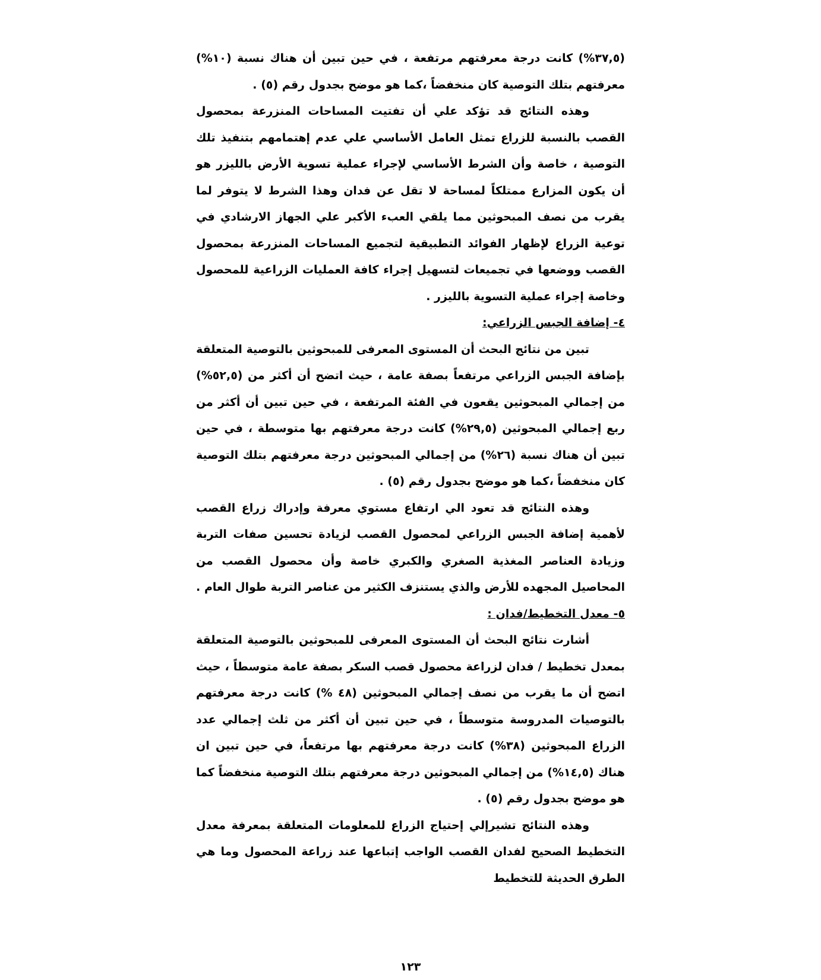(٣٧,٥%) كانت درجة معرفتهم مرتفعة ، في حين تبين أن هناك نسبة (١٠%) معرفتهم بتلك التوصية كان منخفضاً ،كما هو موضح بجدول رقم (٥) .
وهذه النتائج قد تؤكد علي أن تفتيت المساحات المنزرعة بمحصول القصب بالنسبة للزراع تمثل العامل الأساسي علي عدم إهتمامهم بتنفيذ تلك التوصية ، خاصة وأن الشرط الأساسي لإجراء عملية تسوية الأرض بالليزر هو أن يكون المزارع ممتلكاً لمساحة لا تقل عن فدان وهذا الشرط لا يتوفر لما يقرب من نصف المبحوثين مما يلقي العبء الأكبر علي الجهاز الارشادي في توعية الزراع لإظهار الفوائد التطبيقية لتجميع المساحات المنزرعة بمحصول القصب ووضعها في تجميعات لتسهيل إجراء كافة العمليات الزراعية للمحصول وخاصة إجراء عملية التسوية بالليزر .
٤- إضافة الجبس الزراعي:
تبين من نتائج البحث أن المستوى المعرفى للمبحوثين بالتوصية المتعلقة بإضافة الجبس الزراعي مرتفعاً بصفة عامة ، حيث اتضح أن أكثر من (٥٢,٥%) من إجمالي المبحوثين يقعون في الفئة المرتفعة ، في حين تبين أن أكثر من ربع إجمالي المبحوثين (٢٩,٥%) كانت درجة معرفتهم بها متوسطة ، في حين تبين أن هناك نسبة (٢٦%) من إجمالي المبحوثين درجة معرفتهم بتلك التوصية كان منخفضاً ،كما هو موضح بجدول رقم (٥) .
وهذه النتائج قد تعود الي ارتفاع مستوي معرفة وإدراك زراع القصب لأهمية إضافة الجبس الزراعي لمحصول القصب لزيادة تحسين صفات التربة وزيادة العناصر المغذية الصغري والكبري خاصة وأن محصول القصب من المحاصيل المجهده للأرض والذي يستنزف الكثير من عناصر التربة طوال العام .
٥- معدل التخطيط/فدان :
أشارت نتائج البحث أن المستوى المعرفى للمبحوثين بالتوصية المتعلقة بمعدل تخطيط / فدان لزراعة محصول قصب السكر بصفة عامة متوسطاً ، حيث اتضح أن ما يقرب من نصف إجمالي المبحوثين (٤٨ %) كانت درجة معرفتهم بالتوصيات المدروسة متوسطاً ، في حين تبين أن أكثر من ثلث إجمالي عدد الزراع المبحوثين (٣٨%) كانت درجة معرفتهم بها مرتفعاً، في حين تبين ان هناك (١٤,٥%) من إجمالي المبحوثين درجة معرفتهم بتلك التوصية منخفضاً كما هو موضح بجدول رقم (٥) .
وهذه النتائج تشيرإلي إحتياج الزراع للمعلومات المتعلقة بمعرفة معدل التخطيط الصحيح لفدان القصب الواجب إتباعها عند زراعة المحصول وما هي الطرق الحديثة للتخطيط
١٢٣